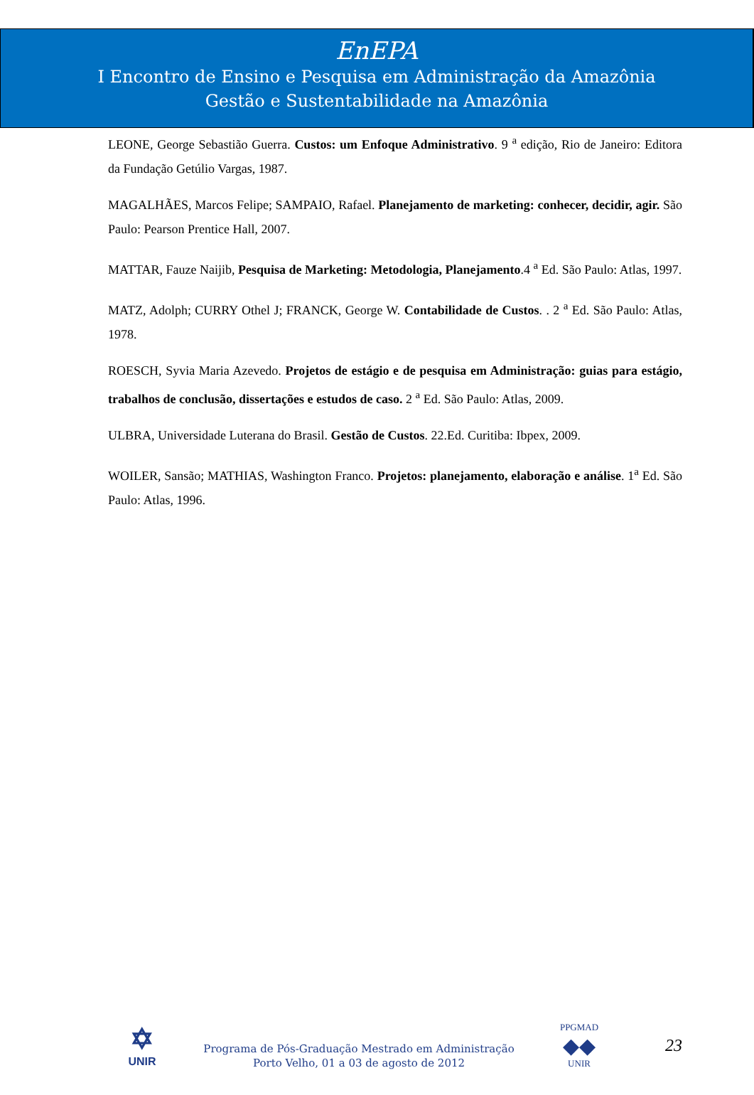EnEPA
I Encontro de Ensino e Pesquisa em Administração da Amazônia
Gestão e Sustentabilidade na Amazônia
LEONE, George Sebastião Guerra. Custos: um Enfoque Administrativo. 9 <sup>a</sup> edição, Rio de Janeiro: Editora da Fundação Getúlio Vargas, 1987.
MAGALHÃES, Marcos Felipe; SAMPAIO, Rafael. Planejamento de marketing: conhecer, decidir, agir. São Paulo: Pearson Prentice Hall, 2007.
MATTAR, Fauze Naijib, Pesquisa de Marketing: Metodologia, Planejamento.4 <sup>a</sup> Ed. São Paulo: Atlas, 1997.
MATZ, Adolph; CURRY Othel J; FRANCK, George W. Contabilidade de Custos. . 2 <sup>a</sup> Ed. São Paulo: Atlas, 1978.
ROESCH, Syvia Maria Azevedo. Projetos de estágio e de pesquisa em Administração: guias para estágio, trabalhos de conclusão, dissertações e estudos de caso. 2 <sup>a</sup> Ed. São Paulo: Atlas, 2009.
ULBRA, Universidade Luterana do Brasil. Gestão de Custos. 22.Ed. Curitiba: Ibpex, 2009.
WOILER, Sansão; MATHIAS, Washington Franco. Projetos: planejamento, elaboração e análise. 1<sup>a</sup> Ed. São Paulo: Atlas, 1996.
✡
UNIR
Programa de Pós-Graduação Mestrado em Administração
Porto Velho, 01 a 03 de agosto de 2012
PPGMAD
◆◆
UNIR
23